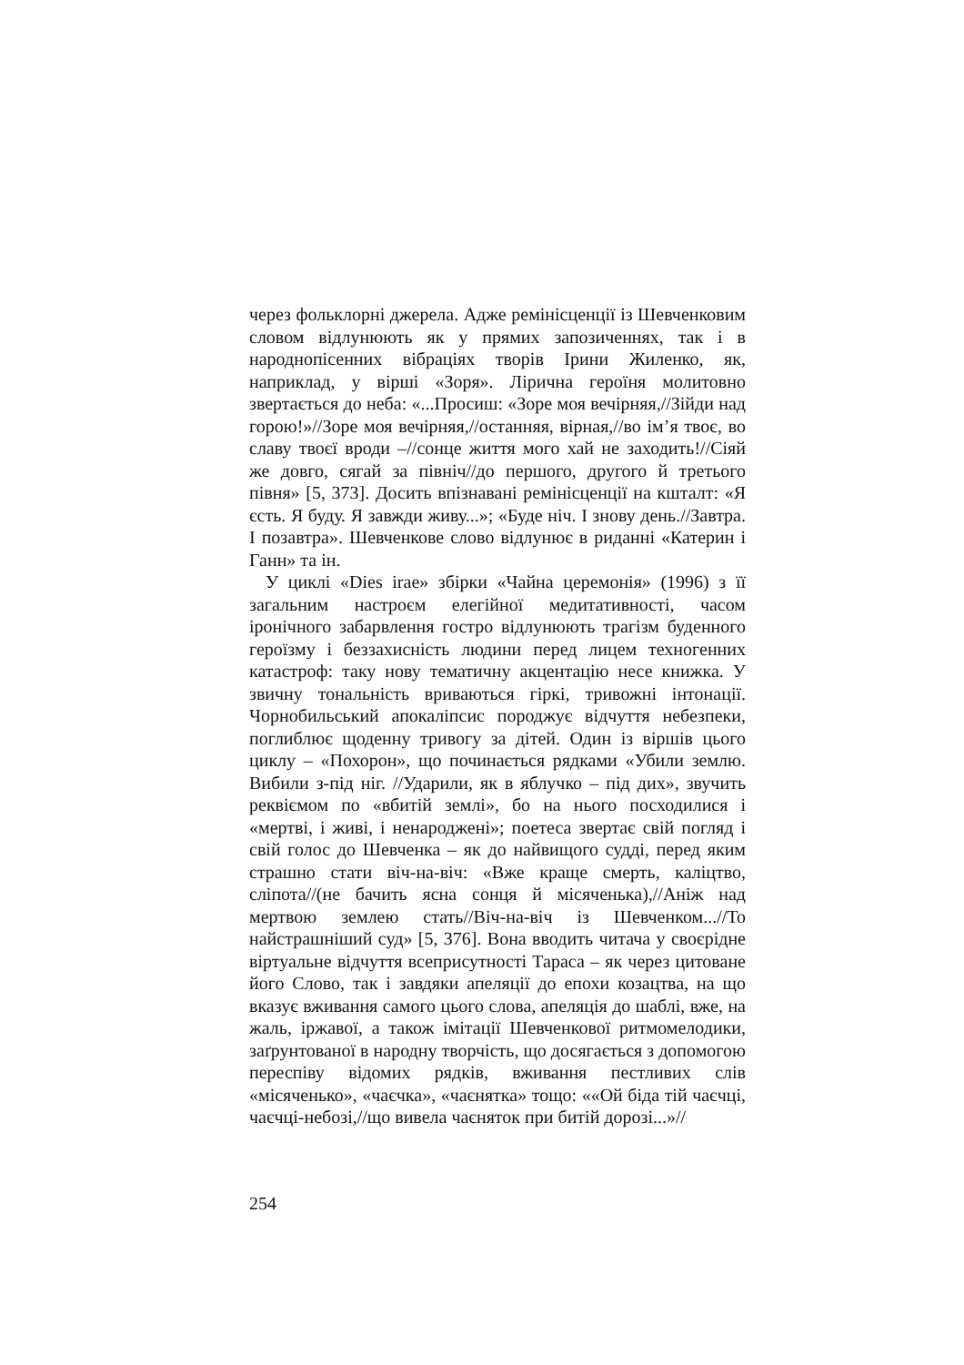через фольклорні джерела. Адже ремінісценції із Шевченковим словом відлунюють як у прямих запозиченнях, так і в народнопісенних вібраціях творів Ірини Жиленко, як, наприклад, у вірші «Зоря». Лірична героїня молитовно звертається до неба: «...Просиш: «Зоре моя вечірняя,//Зійди над горою!»//Зоре моя вечірняя,//останняя, вірная,//во ім’я твоє, во славу твоєї вроди –//сонце життя мого хай не заходить!//Сіяй же довго, сягай за північ//до першого, другого й третього півня» [5, 373]. Досить впізнавані ремінісценції на кшталт: «Я єсть. Я буду. Я завжди живу...»; «Буде ніч. І знову день.//Завтра. І позавтра». Шевченкове слово відлунює в риданні «Катерин і Ганн» та ін.
У циклі «Dies irae» збірки «Чайна церемонія» (1996) з її загальним настроєм елегійної медитативності, часом іронічного забарвлення гостро відлунюють трагізм буденного героїзму і беззахисність людини перед лицем техногенних катастроф: таку нову тематичну акцентацію несе книжка. У звичну тональність вриваються гіркі, тривожні інтонації. Чорнобильський апокаліпсис породжує відчуття небезпеки, поглиблює щоденну тривогу за дітей. Один із віршів цього циклу – «Похорон», що починається рядками «Убили землю. Вибили з-під ніг. //Ударили, як в яблучко – під дих», звучить реквіємом по «вбитій землі», бо на нього посходилися і «мертві, і живі, і ненароджені»; поетеса звертає свій погляд і свій голос до Шевченка – як до найвищого судді, перед яким страшно стати віч-на-віч: «Вже краще смерть, каліцтво, сліпота//(не бачить ясна сонця й місяченька),//Аніж над мертвою землею стать//Віч-на-віч із Шевченком...//То найстрашніший суд» [5, 376]. Вона вводить читача у своєрідне віртуальне відчуття всеприсутності Тараса – як через цитоване його Слово, так і завдяки апеляції до епохи козацтва, на що вказує вживання самого цього слова, апеляція до шаблі, вже, на жаль, іржавої, а також імітації Шевченкової ритмомелодики, заґрунтованої в народну творчість, що досягається з допомогою переспіву відомих рядків, вживання пестливих слів «місяченько», «чаєчка», «чаєнятка» тощо: ««Ой біда тій чаєчці, чаєчці-небозі,//що вивела чаєняток при битій дорозі...»//
254